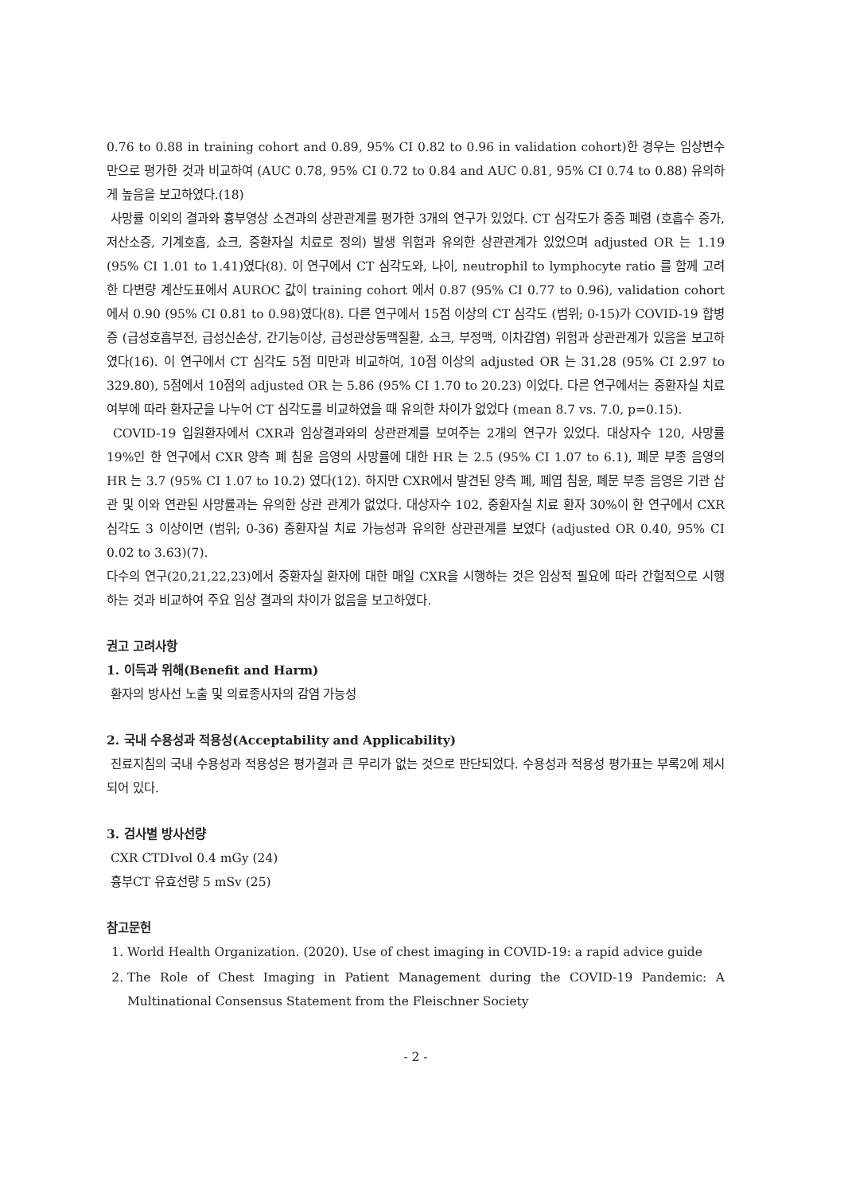0.76 to 0.88 in training cohort and 0.89, 95% CI 0.82 to 0.96 in validation cohort)한 경우는 임상변수만으로 평가한 것과 비교하여 (AUC 0.78, 95% CI 0.72 to 0.84 and AUC 0.81, 95% CI 0.74 to 0.88) 유의하게 높음을 보고하였다.(18)
사망률 이외의 결과와 흉부영상 소견과의 상관관계를 평가한 3개의 연구가 있었다. CT 심각도가 중증 폐렴 (호흡수 증가, 저산소증, 기계호흡, 쇼크, 중환자실 치료로 정의) 발생 위험과 유의한 상관관계가 있었으며 adjusted OR 는 1.19 (95% CI 1.01 to 1.41)였다(8). 이 연구에서 CT 심각도와, 나이, neutrophil to lymphocyte ratio 를 함께 고려한 다변량 계산도표에서 AUROC 값이 training cohort 에서 0.87 (95% CI 0.77 to 0.96), validation cohort 에서 0.90 (95% CI 0.81 to 0.98)였다(8). 다른 연구에서 15점 이상의 CT 심각도 (범위; 0-15)가 COVID-19 합병증 (급성호흡부전, 급성신손상, 간기능이상, 급성관상동맥질활, 쇼크, 부정맥, 이차감염) 위험과 상관관계가 있음을 보고하였다(16). 이 연구에서 CT 심각도 5점 미만과 비교하여, 10점 이상의 adjusted OR 는 31.28 (95% CI 2.97 to 329.80), 5점에서 10점의 adjusted OR 는 5.86 (95% CI 1.70 to 20.23) 이었다. 다른 연구에서는 중환자실 치료 여부에 따라 환자군을 나누어 CT 심각도를 비교하였을 때 유의한 차이가 없었다 (mean 8.7 vs. 7.0, p=0.15).
COVID-19 입원환자에서 CXR과 임상결과와의 상관관계를 보여주는 2개의 연구가 있었다. 대상자수 120, 사망률 19%인 한 연구에서 CXR 양측 폐 침윤 음영의 사망률에 대한 HR 는 2.5 (95% CI 1.07 to 6.1), 폐문 부종 음영의 HR 는 3.7 (95% CI 1.07 to 10.2) 였다(12). 하지만 CXR에서 발견된 양측 폐, 폐엽 침윤, 폐문 부종 음영은 기관 삽관 및 이와 연관된 사망률과는 유의한 상관 관계가 없었다. 대상자수 102, 중환자실 치료 환자 30%이 한 연구에서 CXR 심각도 3 이상이면 (범위; 0-36) 중환자실 치료 가능성과 유의한 상관관계를 보였다 (adjusted OR 0.40, 95% CI 0.02 to 3.63)(7).
다수의 연구(20,21,22,23)에서 중환자실 환자에 대한 매일 CXR을 시행하는 것은 임상적 필요에 따라 간헐적으로 시행하는 것과 비교하여 주요 임상 결과의 차이가 없음을 보고하였다.
권고 고려사항
1. 이득과 위해(Benefit and Harm)
환자의 방사선 노출 및 의료종사자의 감염 가능성
2. 국내 수용성과 적용성(Acceptability and Applicability)
진료지침의 국내 수용성과 적용성은 평가결과 큰 무리가 없는 것으로 판단되었다. 수용성과 적용성 평가표는 부록2에 제시되어 있다.
3. 검사별 방사선량
CXR CTDIvol 0.4 mGy (24)
흉부CT 유효선량 5 mSv (25)
참고문헌
1. World Health Organization. (2020). Use of chest imaging in COVID-19: a rapid advice guide
2. The Role of Chest Imaging in Patient Management during the COVID-19 Pandemic: A Multinational Consensus Statement from the Fleischner Society
- 2 -